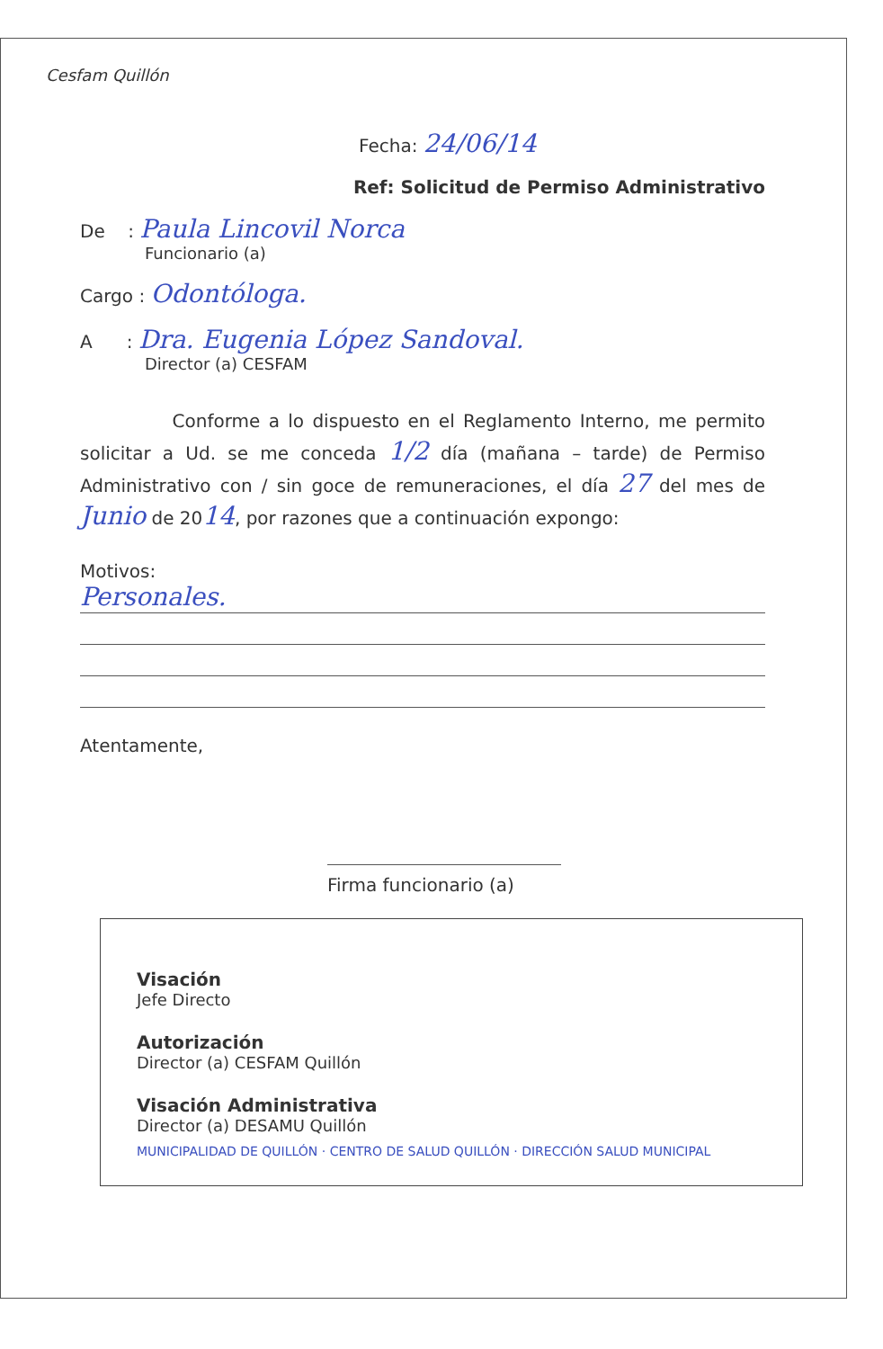Cesfam Quillón
Fecha: 24/06/14
Ref: Solicitud de Permiso Administrativo
De : Paula Lincovil Norca
Funcionario (a)
Cargo : Odontóloga.
A : Dra. Eugenia López Sandoval.
Director (a) CESFAM
Conforme a lo dispuesto en el Reglamento Interno, me permito solicitar a Ud. se me conceda 1/2 día (mañana – tarde) de Permiso Administrativo con / sin goce de remuneraciones, el día 27 del mes de Junio de 2014, por razones que a continuación expongo:
Motivos:
Personales.
Atentamente,
Firma funcionario (a)
Visación
Jefe Directo
Autorización
Director (a) CESFAM Quillón
Visación Administrativa
Director (a) DESAMU Quillón
MUNICIPALIDAD DE QUILLÓN · CENTRO DE SALUD QUILLÓN · DIRECCIÓN SALUD MUNICIPAL